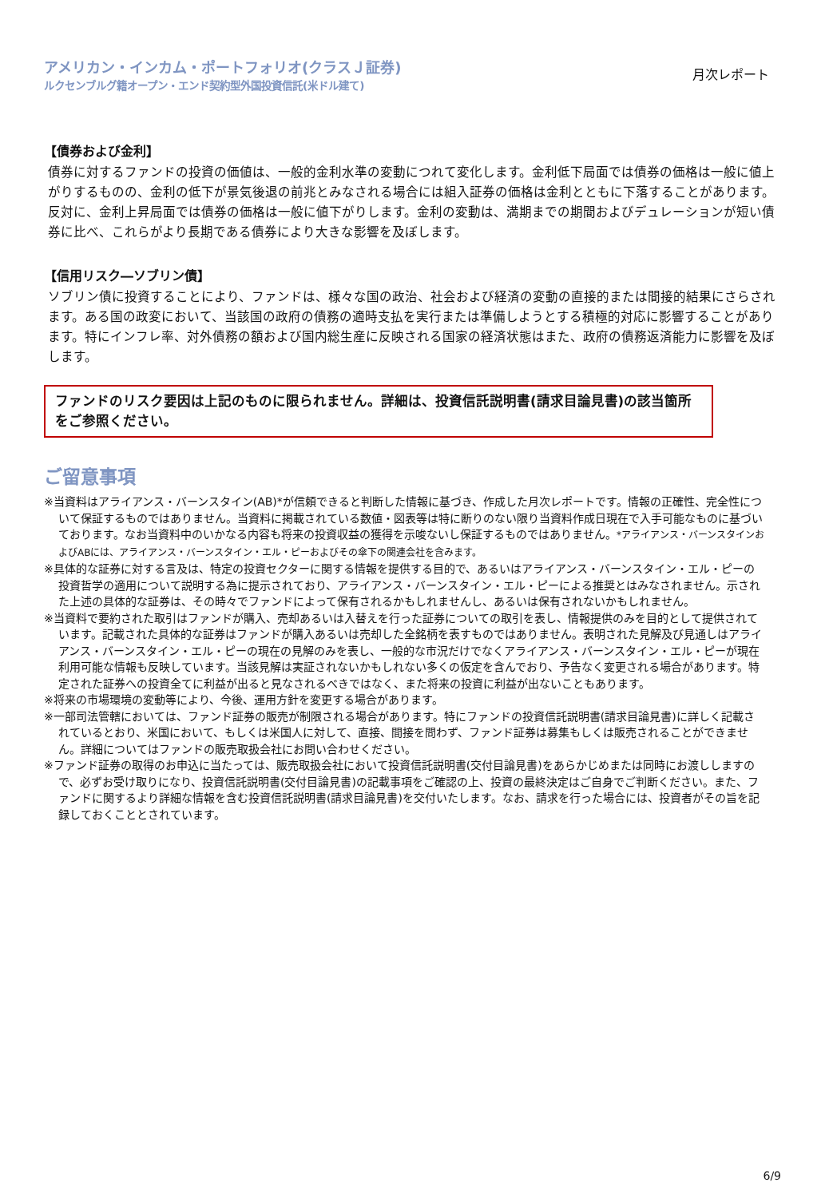アメリカン・インカム・ポートフォリオ(クラスＪ証券)
ルクセンブルグ籍オープン・エンド契約型外国投資信託(米ドル建て)
月次レポート
【債券および金利】
債券に対するファンドの投資の価値は、一般的金利水準の変動につれて変化します。金利低下局面では債券の価格は一般に値上がりするものの、金利の低下が景気後退の前兆とみなされる場合には組入証券の価格は金利とともに下落することがあります。反対に、金利上昇局面では債券の価格は一般に値下がりします。金利の変動は、満期までの期間およびデュレーションが短い債券に比べ、これらがより長期である債券により大きな影響を及ぼします。
【信用リスク―ソブリン債】
ソブリン債に投資することにより、ファンドは、様々な国の政治、社会および経済の変動の直接的または間接的結果にさらされます。ある国の政変において、当該国の政府の債務の適時支払を実行または準備しようとする積極的対応に影響することがあります。特にインフレ率、対外債務の額および国内総生産に反映される国家の経済状態はまた、政府の債務返済能力に影響を及ぼします。
ファンドのリスク要因は上記のものに限られません。詳細は、投資信託説明書(請求目論見書)の該当箇所をご参照ください。
ご留意事項
※当資料はアライアンス・バーンスタイン(AB)*が信頼できると判断した情報に基づき、作成した月次レポートです。情報の正確性、完全性について保証するものではありません。当資料に掲載されている数値・図表等は特に断りのない限り当資料作成日現在で入手可能なものに基づいております。なお当資料中のいかなる内容も将来の投資収益の獲得を示唆ないし保証するものではありません。*アライアンス・バーンスタインおよびABには、アライアンス・バーンスタイン・エル・ピーおよびその傘下の関連会社を含みます。
※具体的な証券に対する言及は、特定の投資セクターに関する情報を提供する目的で、あるいはアライアンス・バーンスタイン・エル・ピーの投資哲学の適用について説明する為に提示されており、アライアンス・バーンスタイン・エル・ピーによる推奨とはみなされません。示された上述の具体的な証券は、その時々でファンドによって保有されるかもしれませんし、あるいは保有されないかもしれません。
※当資料で要約された取引はファンドが購入、売却あるいは入替えを行った証券についての取引を表し、情報提供のみを目的として提供されています。記載された具体的な証券はファンドが購入あるいは売却した全銘柄を表すものではありません。表明された見解及び見通しはアライアンス・バーンスタイン・エル・ピーの現在の見解のみを表し、一般的な市況だけでなくアライアンス・バーンスタイン・エル・ピーが現在利用可能な情報も反映しています。当該見解は実証されないかもしれない多くの仮定を含んでおり、予告なく変更される場合があります。特定された証券への投資全てに利益が出ると見なされるべきではなく、また将来の投資に利益が出ないこともあります。
※将来の市場環境の変動等により、今後、運用方針を変更する場合があります。
※一部司法管轄においては、ファンド証券の販売が制限される場合があります。特にファンドの投資信託説明書(請求目論見書)に詳しく記載されているとおり、米国において、もしくは米国人に対して、直接、間接を問わず、ファンド証券は募集もしくは販売されることができません。詳細についてはファンドの販売取扱会社にお問い合わせください。
※ファンド証券の取得のお申込に当たっては、販売取扱会社において投資信託説明書(交付目論見書)をあらかじめまたは同時にお渡ししますので、必ずお受け取りになり、投資信託説明書(交付目論見書)の記載事項をご確認の上、投資の最終決定はご自身でご判断ください。また、ファンドに関するより詳細な情報を含む投資信託説明書(請求目論見書)を交付いたします。なお、請求を行った場合には、投資者がその旨を記録しておくこととされています。
6/9